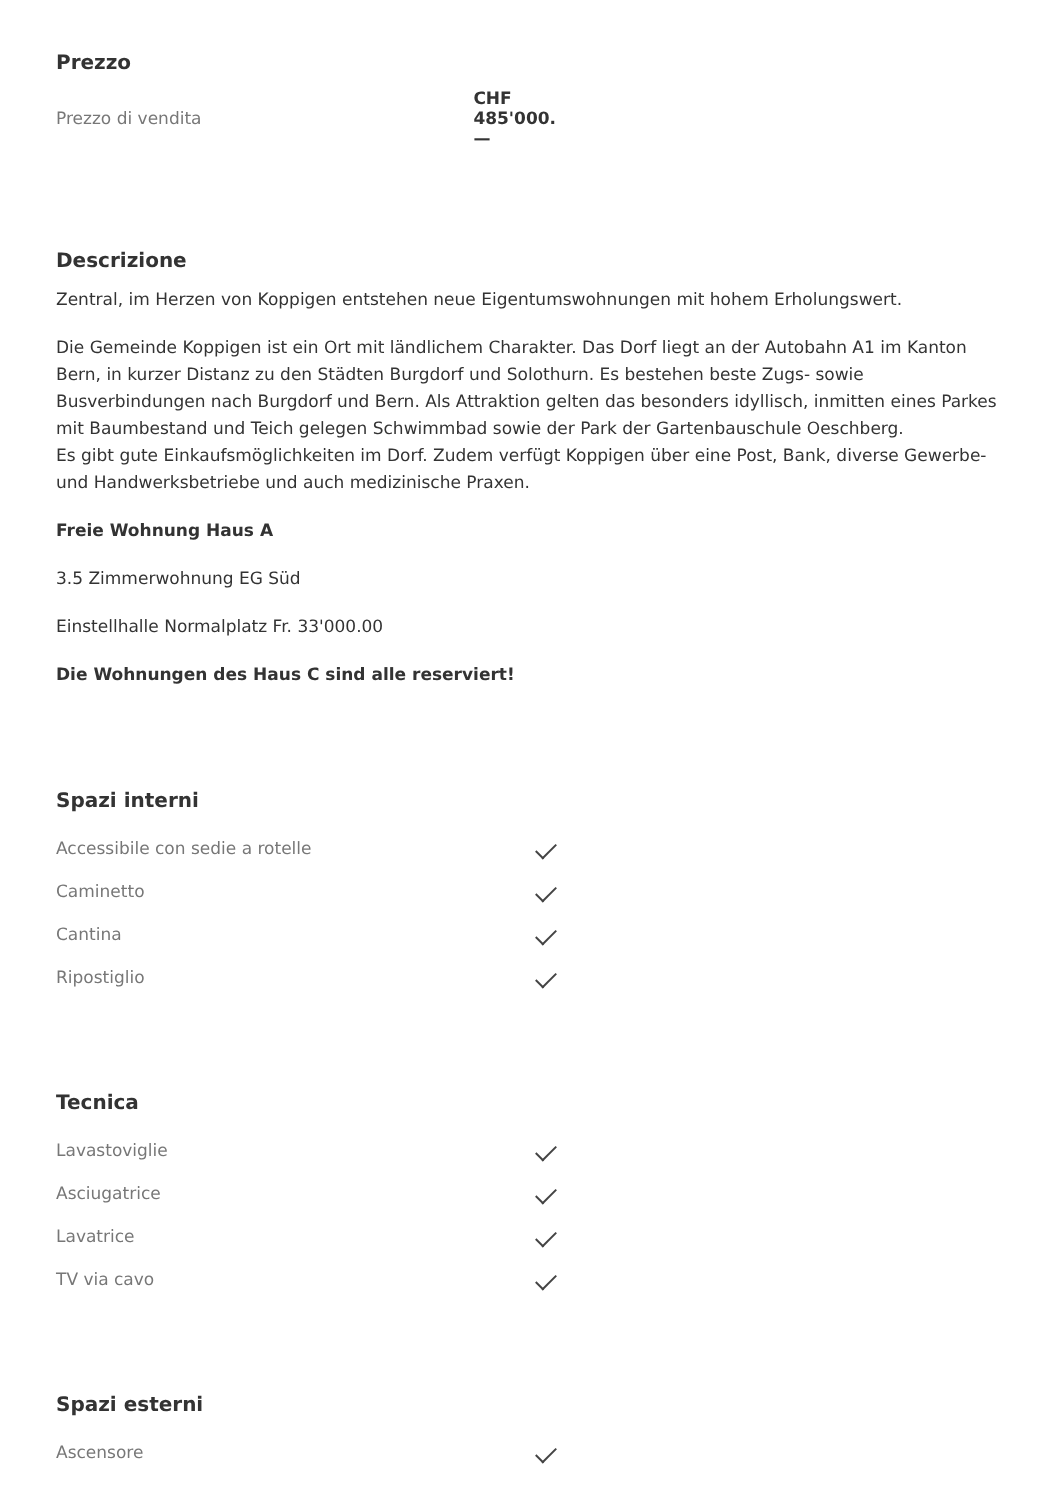Prezzo
| Prezzo di vendita | CHF 485'000.— |
Descrizione
Zentral, im Herzen von Koppigen entstehen neue Eigentumswohnungen mit hohem Erholungswert.
Die Gemeinde Koppigen ist ein Ort mit ländlichem Charakter. Das Dorf liegt an der Autobahn A1 im Kanton Bern, in kurzer Distanz zu den Städten Burgdorf und Solothurn. Es bestehen beste Zugs- sowie Busverbindungen nach Burgdorf und Bern. Als Attraktion gelten das besonders idyllisch, inmitten eines Parkes mit Baumbestand und Teich gelegen Schwimmbad sowie der Park der Gartenbauschule Oeschberg.
Es gibt gute Einkaufsmöglichkeiten im Dorf. Zudem verfügt Koppigen über eine Post, Bank, diverse Gewerbe- und Handwerksbetriebe und auch medizinische Praxen.
Freie Wohnung Haus A
3.5 Zimmerwohnung EG Süd
Einstellhalle Normalplatz Fr. 33'000.00
Die Wohnungen des Haus C sind alle reserviert!
Spazi interni
| Accessibile con sedie a rotelle | |
| Caminetto | |
| Cantina | |
| Ripostiglio | |
Tecnica
| Lavastoviglie | |
| Asciugatrice | |
| Lavatrice | |
| TV via cavo | |
Spazi esterni
| Ascensore | |